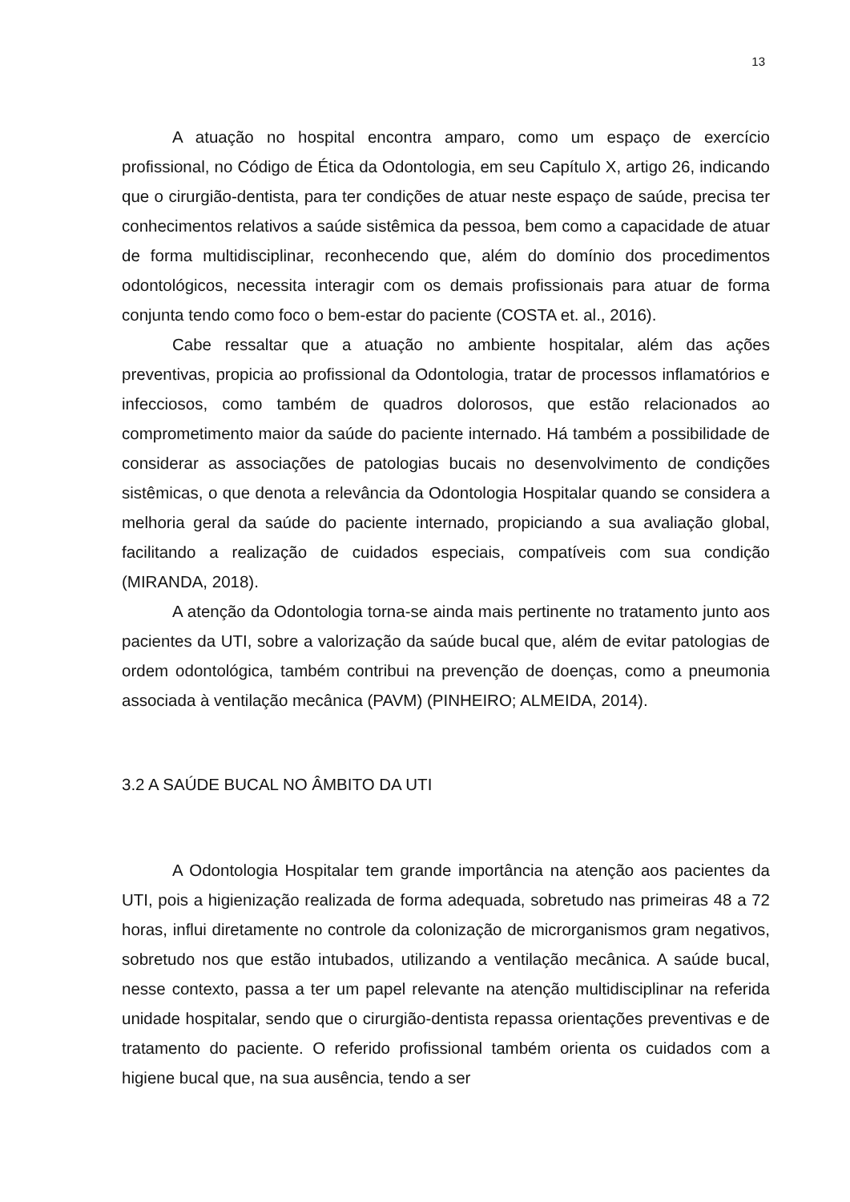13
A atuação no hospital encontra amparo, como um espaço de exercício profissional, no Código de Ética da Odontologia, em seu Capítulo X, artigo 26, indicando que o cirurgião-dentista, para ter condições de atuar neste espaço de saúde, precisa ter conhecimentos relativos a saúde sistêmica da pessoa, bem como a capacidade de atuar de forma multidisciplinar, reconhecendo que, além do domínio dos procedimentos odontológicos, necessita interagir com os demais profissionais para atuar de forma conjunta tendo como foco o bem-estar do paciente (COSTA et. al., 2016).
Cabe ressaltar que a atuação no ambiente hospitalar, além das ações preventivas, propicia ao profissional da Odontologia, tratar de processos inflamatórios e infecciosos, como também de quadros dolorosos, que estão relacionados ao comprometimento maior da saúde do paciente internado. Há também a possibilidade de considerar as associações de patologias bucais no desenvolvimento de condições sistêmicas, o que denota a relevância da Odontologia Hospitalar quando se considera a melhoria geral da saúde do paciente internado, propiciando a sua avaliação global, facilitando a realização de cuidados especiais, compatíveis com sua condição (MIRANDA, 2018).
A atenção da Odontologia torna-se ainda mais pertinente no tratamento junto aos pacientes da UTI, sobre a valorização da saúde bucal que, além de evitar patologias de ordem odontológica, também contribui na prevenção de doenças, como a pneumonia associada à ventilação mecânica (PAVM) (PINHEIRO; ALMEIDA, 2014).
3.2 A SAÚDE BUCAL NO ÂMBITO DA UTI
A Odontologia Hospitalar tem grande importância na atenção aos pacientes da UTI, pois a higienização realizada de forma adequada, sobretudo nas primeiras 48 a 72 horas, influi diretamente no controle da colonização de microrganismos gram negativos, sobretudo nos que estão intubados, utilizando a ventilação mecânica. A saúde bucal, nesse contexto, passa a ter um papel relevante na atenção multidisciplinar na referida unidade hospitalar, sendo que o cirurgião-dentista repassa orientações preventivas e de tratamento do paciente. O referido profissional também orienta os cuidados com a higiene bucal que, na sua ausência, tendo a ser